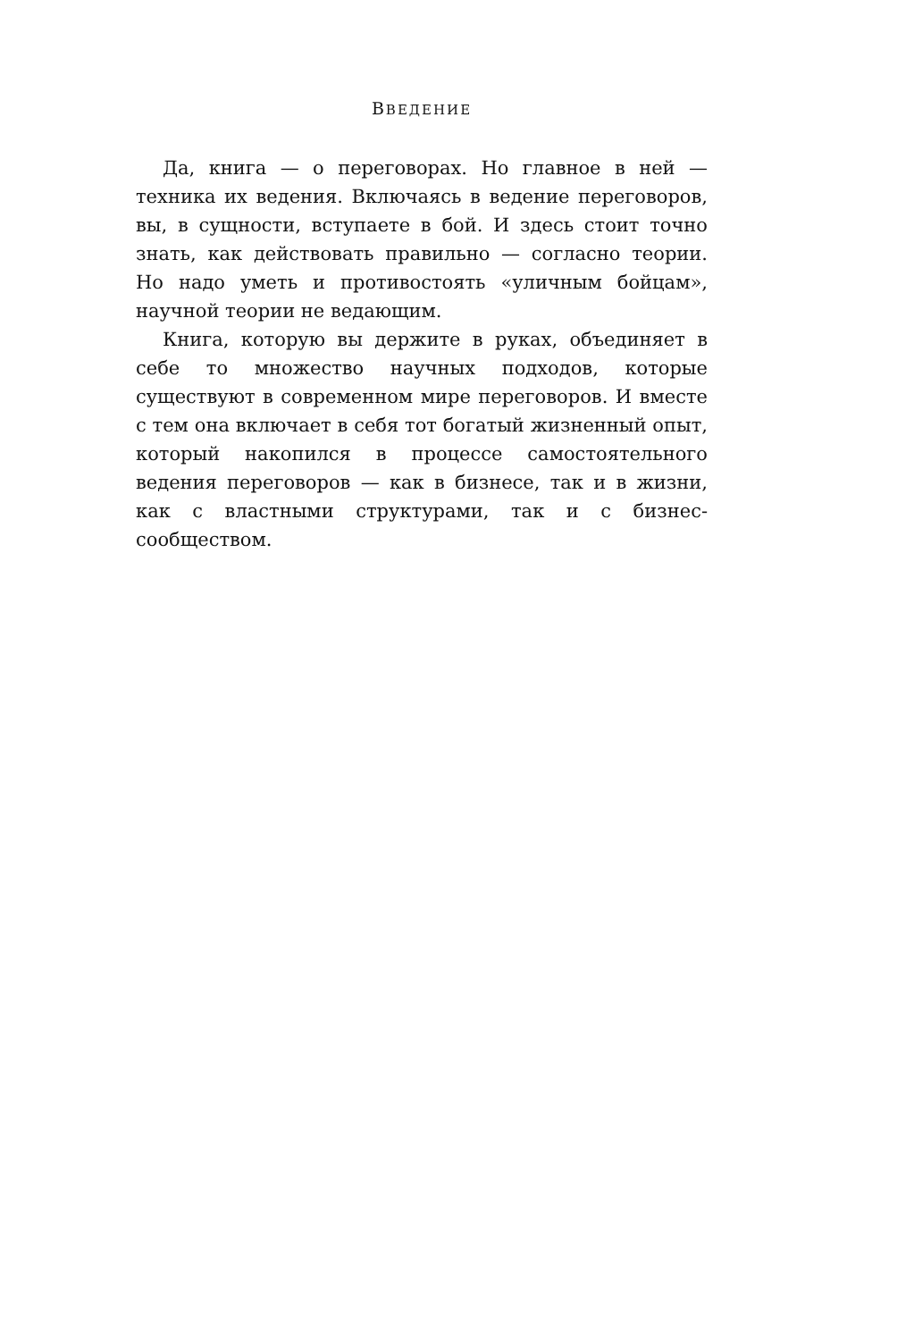ВВЕДЕНИЕ
Да, книга — о переговорах. Но главное в ней — техника их ведения. Включаясь в ведение переговоров, вы, в сущности, вступаете в бой. И здесь стоит точно знать, как действовать правильно — согласно теории. Но надо уметь и противостоять «уличным бойцам», научной теории не ведающим.
Книга, которую вы держите в руках, объединяет в себе то множество научных подходов, которые существуют в современном мире переговоров. И вместе с тем она включает в себя тот богатый жизненный опыт, который накопился в процессе самостоятельного ведения переговоров — как в бизнесе, так и в жизни, как с властными структурами, так и с бизнес-сообществом.